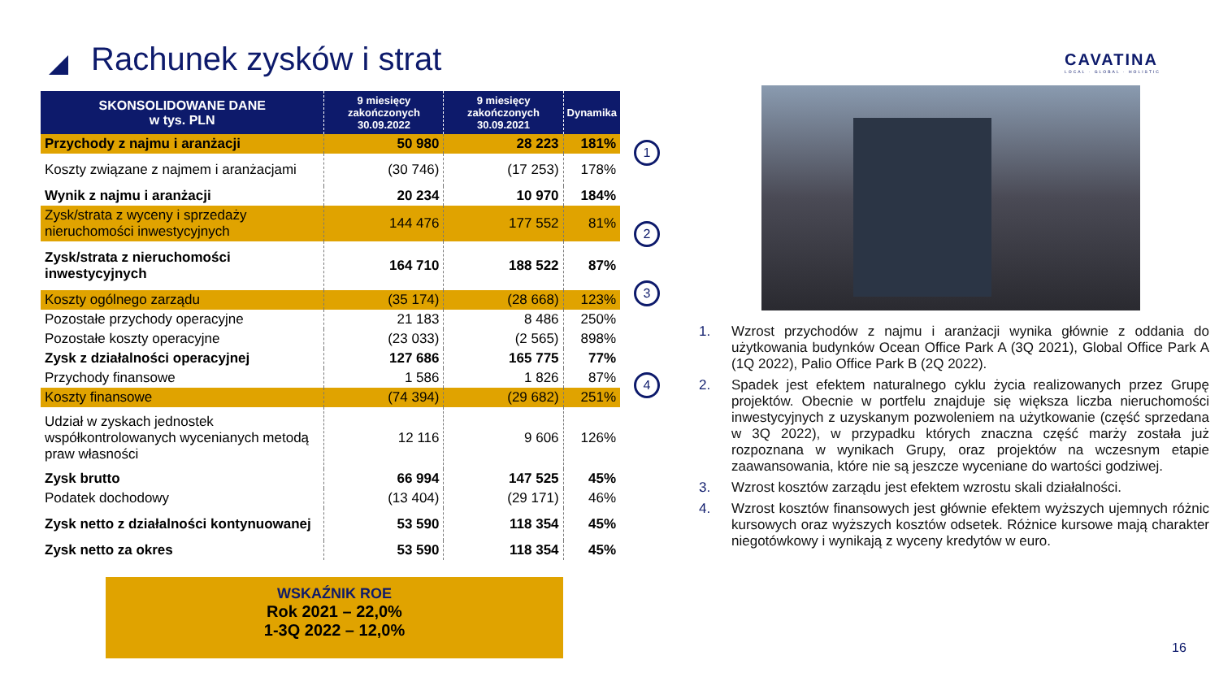Rachunek zysków i strat
CAVATINA
LOCAL · GLOBAL · HOLISTIC
| SKONSOLIDOWANE DANE w tys. PLN | 9 miesięcy zakończonych 30.09.2022 | 9 miesięcy zakończonych 30.09.2021 | Dynamika |
| --- | --- | --- | --- |
| Przychody z najmu i aranżacji | 50 980 | 28 223 | 181% |
| Koszty związane z najmem i aranżacjami | (30 746) | (17 253) | 178% |
| Wynik z najmu i aranżacji | 20 234 | 10 970 | 184% |
| Zysk/strata z wyceny i sprzedaży nieruchomości inwestycyjnych | 144 476 | 177 552 | 81% |
| Zysk/strata z nieruchomości inwestycyjnych | 164 710 | 188 522 | 87% |
| Koszty ogólnego zarządu | (35 174) | (28 668) | 123% |
| Pozostałe przychody operacyjne | 21 183 | 8 486 | 250% |
| Pozostałe koszty operacyjne | (23 033) | (2 565) | 898% |
| Zysk z działalności operacyjnej | 127 686 | 165 775 | 77% |
| Przychody finansowe | 1 586 | 1 826 | 87% |
| Koszty finansowe | (74 394) | (29 682) | 251% |
| Udział w zyskach jednostek współkontrolowanych wycenianych metodą praw własności | 12 116 | 9 606 | 126% |
| Zysk brutto | 66 994 | 147 525 | 45% |
| Podatek dochodowy | (13 404) | (29 171) | 46% |
| Zysk netto z działalności kontynuowanej | 53 590 | 118 354 | 45% |
| Zysk netto za okres | 53 590 | 118 354 | 45% |
1
2
3
4
1. Wzrost przychodów z najmu i aranżacji wynika głównie z oddania do użytkowania budynków Ocean Office Park A (3Q 2021), Global Office Park A (1Q 2022), Palio Office Park B (2Q 2022).
2. Spadek jest efektem naturalnego cyklu życia realizowanych przez Grupę projektów. Obecnie w portfelu znajduje się większa liczba nieruchomości inwestycyjnych z uzyskanym pozwoleniem na użytkowanie (część sprzedana w 3Q 2022), w przypadku których znaczna część marży została już rozpoznana w wynikach Grupy, oraz projektów na wczesnym etapie zaawansowania, które nie są jeszcze wyceniane do wartości godziwej.
3. Wzrost kosztów zarządu jest efektem wzrostu skali działalności.
4. Wzrost kosztów finansowych jest głównie efektem wyższych ujemnych różnic kursowych oraz wyższych kosztów odsetek. Różnice kursowe mają charakter niegotówkowy i wynikają z wyceny kredytów w euro.
WSKAŹNIK ROE
Rok 2021 – 22,0%
1-3Q 2022 – 12,0%
16